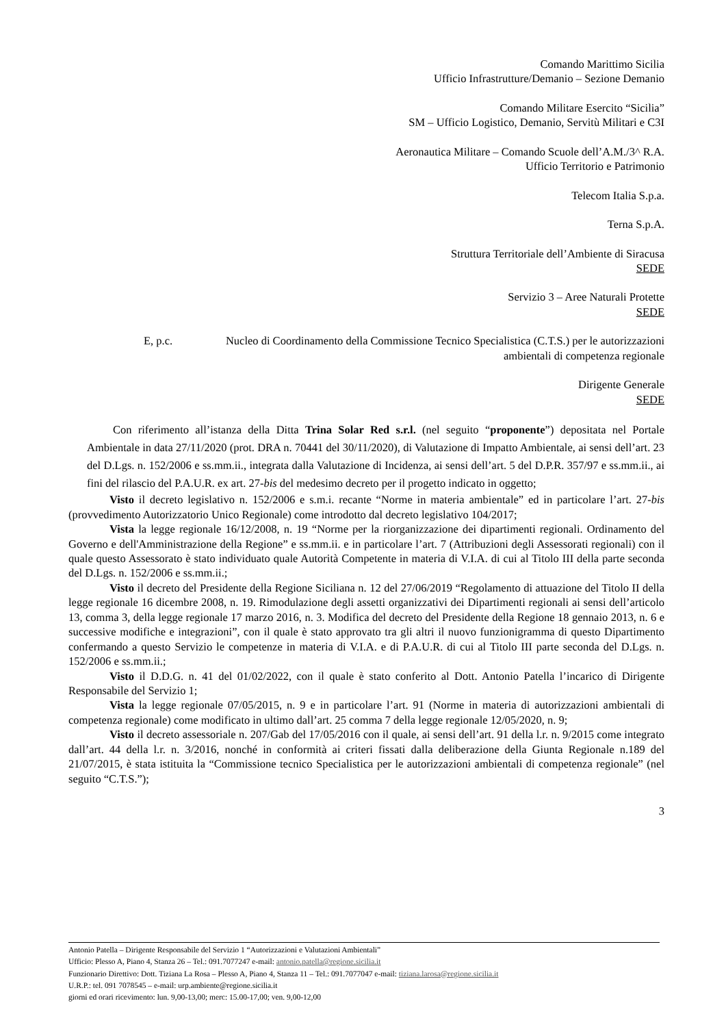Comando Marittimo Sicilia
Ufficio Infrastrutture/Demanio – Sezione Demanio
Comando Militare Esercito “Sicilia”
SM – Ufficio Logistico, Demanio, Servitù Militari e C3I
Aeronautica Militare – Comando Scuole dell’A.M./3^ R.A.
Ufficio Territorio e Patrimonio
Telecom Italia S.p.a.
Terna S.p.A.
Struttura Territoriale dell’Ambiente di Siracusa
SEDE
Servizio 3 – Aree Naturali Protette
SEDE
E, p.c. Nucleo di Coordinamento della Commissione Tecnico Specialistica (C.T.S.) per le autorizzazioni ambientali di competenza regionale
Dirigente Generale
SEDE
Con riferimento all’istanza della Ditta Trina Solar Red s.r.l. (nel seguito “proponente”) depositata nel Portale Ambientale in data 27/11/2020 (prot. DRA n. 70441 del 30/11/2020), di Valutazione di Impatto Ambientale, ai sensi dell’art. 23 del D.Lgs. n. 152/2006 e ss.mm.ii., integrata dalla Valutazione di Incidenza, ai sensi dell’art. 5 del D.P.R. 357/97 e ss.mm.ii., ai fini del rilascio del P.A.U.R. ex art. 27-bis del medesimo decreto per il progetto indicato in oggetto;
Visto il decreto legislativo n. 152/2006 e s.m.i. recante “Norme in materia ambientale” ed in particolare l’art. 27-bis (provvedimento Autorizzatorio Unico Regionale) come introdotto dal decreto legislativo 104/2017;
Vista la legge regionale 16/12/2008, n. 19 “Norme per la riorganizzazione dei dipartimenti regionali. Ordinamento del Governo e dell'Amministrazione della Regione” e ss.mm.ii. e in particolare l’art. 7 (Attribuzioni degli Assessorati regionali) con il quale questo Assessorato è stato individuato quale Autorità Competente in materia di V.I.A. di cui al Titolo III della parte seconda del D.Lgs. n. 152/2006 e ss.mm.ii.;
Visto il decreto del Presidente della Regione Siciliana n. 12 del 27/06/2019 “Regolamento di attuazione del Titolo II della legge regionale 16 dicembre 2008, n. 19. Rimodulazione degli assetti organizzativi dei Dipartimenti regionali ai sensi dell’articolo 13, comma 3, della legge regionale 17 marzo 2016, n. 3. Modifica del decreto del Presidente della Regione 18 gennaio 2013, n. 6 e successive modifiche e integrazioni”, con il quale è stato approvato tra gli altri il nuovo funzionigramma di questo Dipartimento confermando a questo Servizio le competenze in materia di V.I.A. e di P.A.U.R. di cui al Titolo III parte seconda del D.Lgs. n. 152/2006 e ss.mm.ii.;
Visto il D.D.G. n. 41 del 01/02/2022, con il quale è stato conferito al Dott. Antonio Patella l’incarico di Dirigente Responsabile del Servizio 1;
Vista la legge regionale 07/05/2015, n. 9 e in particolare l’art. 91 (Norme in materia di autorizzazioni ambientali di competenza regionale) come modificato in ultimo dall’art. 25 comma 7 della legge regionale 12/05/2020, n. 9;
Visto il decreto assessoriale n. 207/Gab del 17/05/2016 con il quale, ai sensi dell’art. 91 della l.r. n. 9/2015 come integrato dall’art. 44 della l.r. n. 3/2016, nonché in conformità ai criteri fissati dalla deliberazione della Giunta Regionale n.189 del 21/07/2015, è stata istituita la “Commissione tecnico Specialistica per le autorizzazioni ambientali di competenza regionale” (nel seguito “C.T.S.”);
3
Antonio Patella – Dirigente Responsabile del Servizio 1 “Autorizzazioni e Valutazioni Ambientali”
Ufficio: Plesso A, Piano 4, Stanza 26 – Tel.: 091.7077247 e-mail: antonio.patella@regione.sicilia.it
Funzionario Direttivo: Dott. Tiziana La Rosa – Plesso A, Piano 4, Stanza 11 – Tel.: 091.7077047 e-mail: tiziana.larosa@regione.sicilia.it
U.R.P.: tel. 091 7078545 – e-mail: urp.ambiente@regione.sicilia.it
giorni ed orari ricevimento: lun. 9,00-13,00; merc: 15.00-17,00; ven. 9,00-12,00